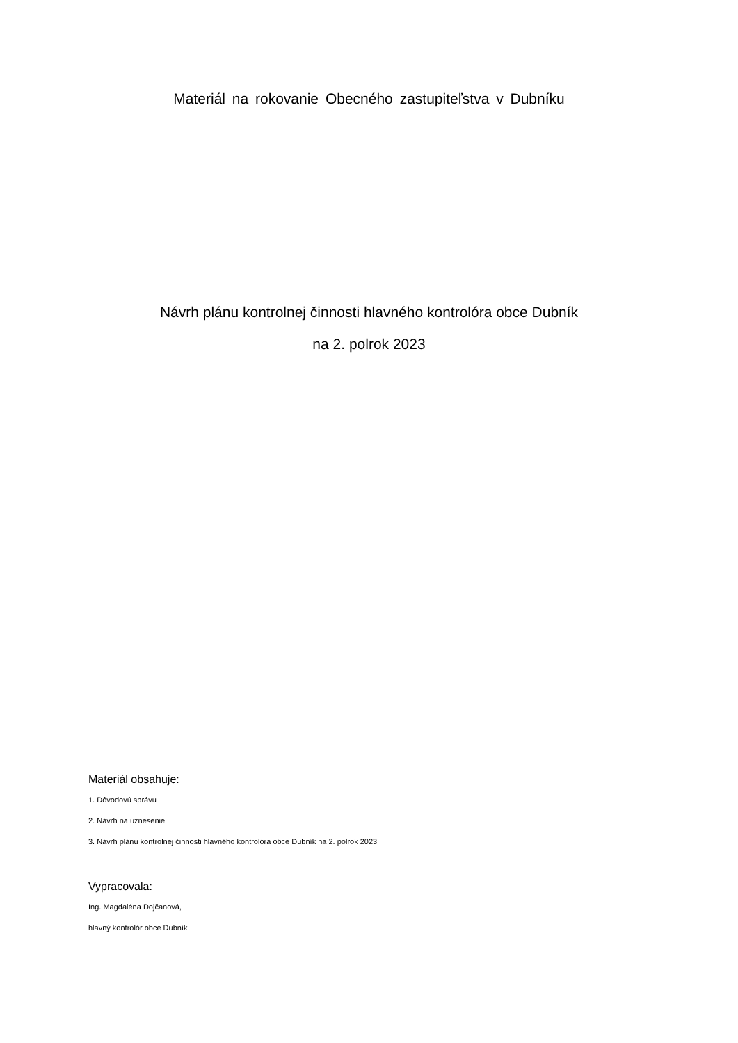Materiál na rokovanie Obecného zastupiteľstva v Dubníku
Návrh plánu kontrolnej činnosti hlavného kontrolóra obce Dubník
na 2. polrok 2023
Materiál obsahuje:
1. Dôvodovú správu
2. Návrh na uznesenie
3. Návrh plánu kontrolnej činnosti hlavného kontrolóra obce Dubník na 2. polrok 2023
Vypracovala:
Ing. Magdaléna Dojčanová,
hlavný kontrolór obce Dubník